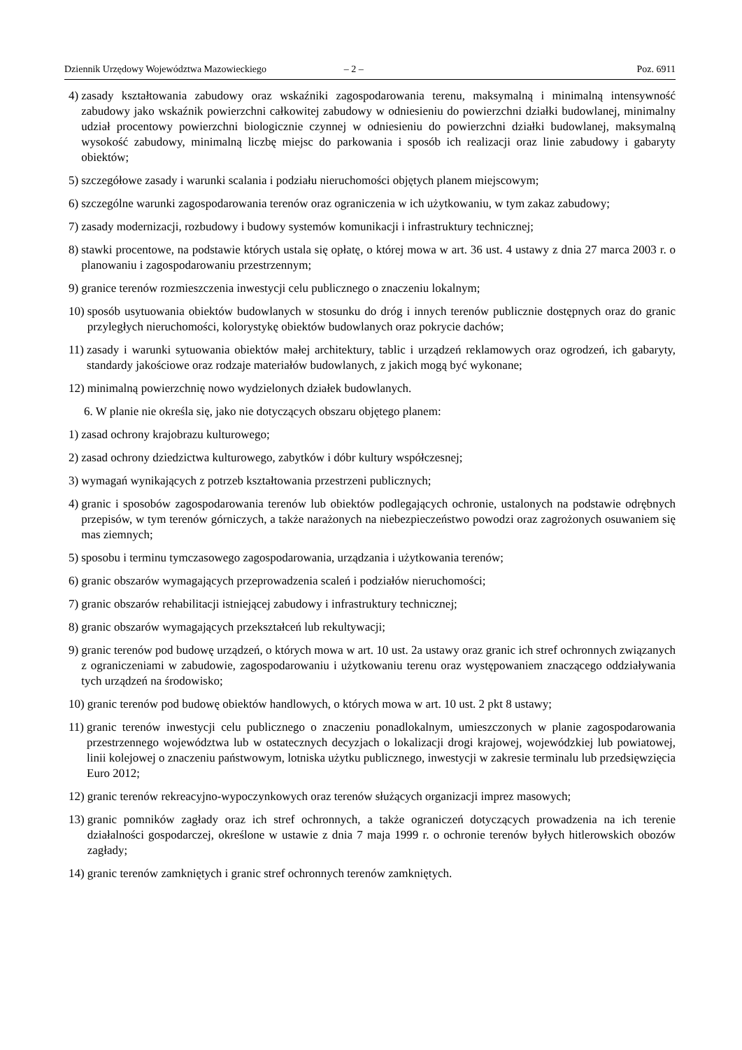Dziennik Urzędowy Województwa Mazowieckiego – 2 – Poz. 6911
4) zasady kształtowania zabudowy oraz wskaźniki zagospodarowania terenu, maksymalną i minimalną intensywność zabudowy jako wskaźnik powierzchni całkowitej zabudowy w odniesieniu do powierzchni działki budowlanej, minimalny udział procentowy powierzchni biologicznie czynnej w odniesieniu do powierzchni działki budowlanej, maksymalną wysokość zabudowy, minimalną liczbę miejsc do parkowania i sposób ich realizacji oraz linie zabudowy i gabaryty obiektów;
5) szczegółowe zasady i warunki scalania i podziału nieruchomości objętych planem miejscowym;
6) szczególne warunki zagospodarowania terenów oraz ograniczenia w ich użytkowaniu, w tym zakaz zabudowy;
7) zasady modernizacji, rozbudowy i budowy systemów komunikacji i infrastruktury technicznej;
8) stawki procentowe, na podstawie których ustala się opłatę, o której mowa w art. 36 ust. 4 ustawy z dnia 27 marca 2003 r. o planowaniu i zagospodarowaniu przestrzennym;
9) granice terenów rozmieszczenia inwestycji celu publicznego o znaczeniu lokalnym;
10) sposób usytuowania obiektów budowlanych w stosunku do dróg i innych terenów publicznie dostępnych oraz do granic przyległych nieruchomości, kolorystykę obiektów budowlanych oraz pokrycie dachów;
11) zasady i warunki sytuowania obiektów małej architektury, tablic i urządzeń reklamowych oraz ogrodzeń, ich gabaryty, standardy jakościowe oraz rodzaje materiałów budowlanych, z jakich mogą być wykonane;
12) minimalną powierzchnię nowo wydzielonych działek budowlanych.
6. W planie nie określa się, jako nie dotyczących obszaru objętego planem:
1) zasad ochrony krajobrazu kulturowego;
2) zasad ochrony dziedzictwa kulturowego, zabytków i dóbr kultury współczesnej;
3) wymagań wynikających z potrzeb kształtowania przestrzeni publicznych;
4) granic i sposobów zagospodarowania terenów lub obiektów podlegających ochronie, ustalonych na podstawie odrębnych przepisów, w tym terenów górniczych, a także narażonych na niebezpieczeństwo powodzi oraz zagrożonych osuwaniem się mas ziemnych;
5) sposobu i terminu tymczasowego zagospodarowania, urządzania i użytkowania terenów;
6) granic obszarów wymagających przeprowadzenia scaleń i podziałów nieruchomości;
7) granic obszarów rehabilitacji istniejącej zabudowy i infrastruktury technicznej;
8) granic obszarów wymagających przekształceń lub rekultywacji;
9) granic terenów pod budowę urządzeń, o których mowa w art. 10 ust. 2a ustawy oraz granic ich stref ochronnych związanych z ograniczeniami w zabudowie, zagospodarowaniu i użytkowaniu terenu oraz występowaniem znaczącego oddziaływania tych urządzeń na środowisko;
10) granic terenów pod budowę obiektów handlowych, o których mowa w art. 10 ust. 2 pkt 8 ustawy;
11) granic terenów inwestycji celu publicznego o znaczeniu ponadlokalnym, umieszczonych w planie zagospodarowania przestrzennego województwa lub w ostatecznych decyzjach o lokalizacji drogi krajowej, wojewódzkiej lub powiatowej, linii kolejowej o znaczeniu państwowym, lotniska użytku publicznego, inwestycji w zakresie terminalu lub przedsięwzięcia Euro 2012;
12) granic terenów rekreacyjno-wypoczynkowych oraz terenów służących organizacji imprez masowych;
13) granic pomników zagłady oraz ich stref ochronnych, a także ograniczeń dotyczących prowadzenia na ich terenie działalności gospodarczej, określone w ustawie z dnia 7 maja 1999 r. o ochronie terenów byłych hitlerowskich obozów zagłady;
14) granic terenów zamkniętych i granic stref ochronnych terenów zamkniętych.